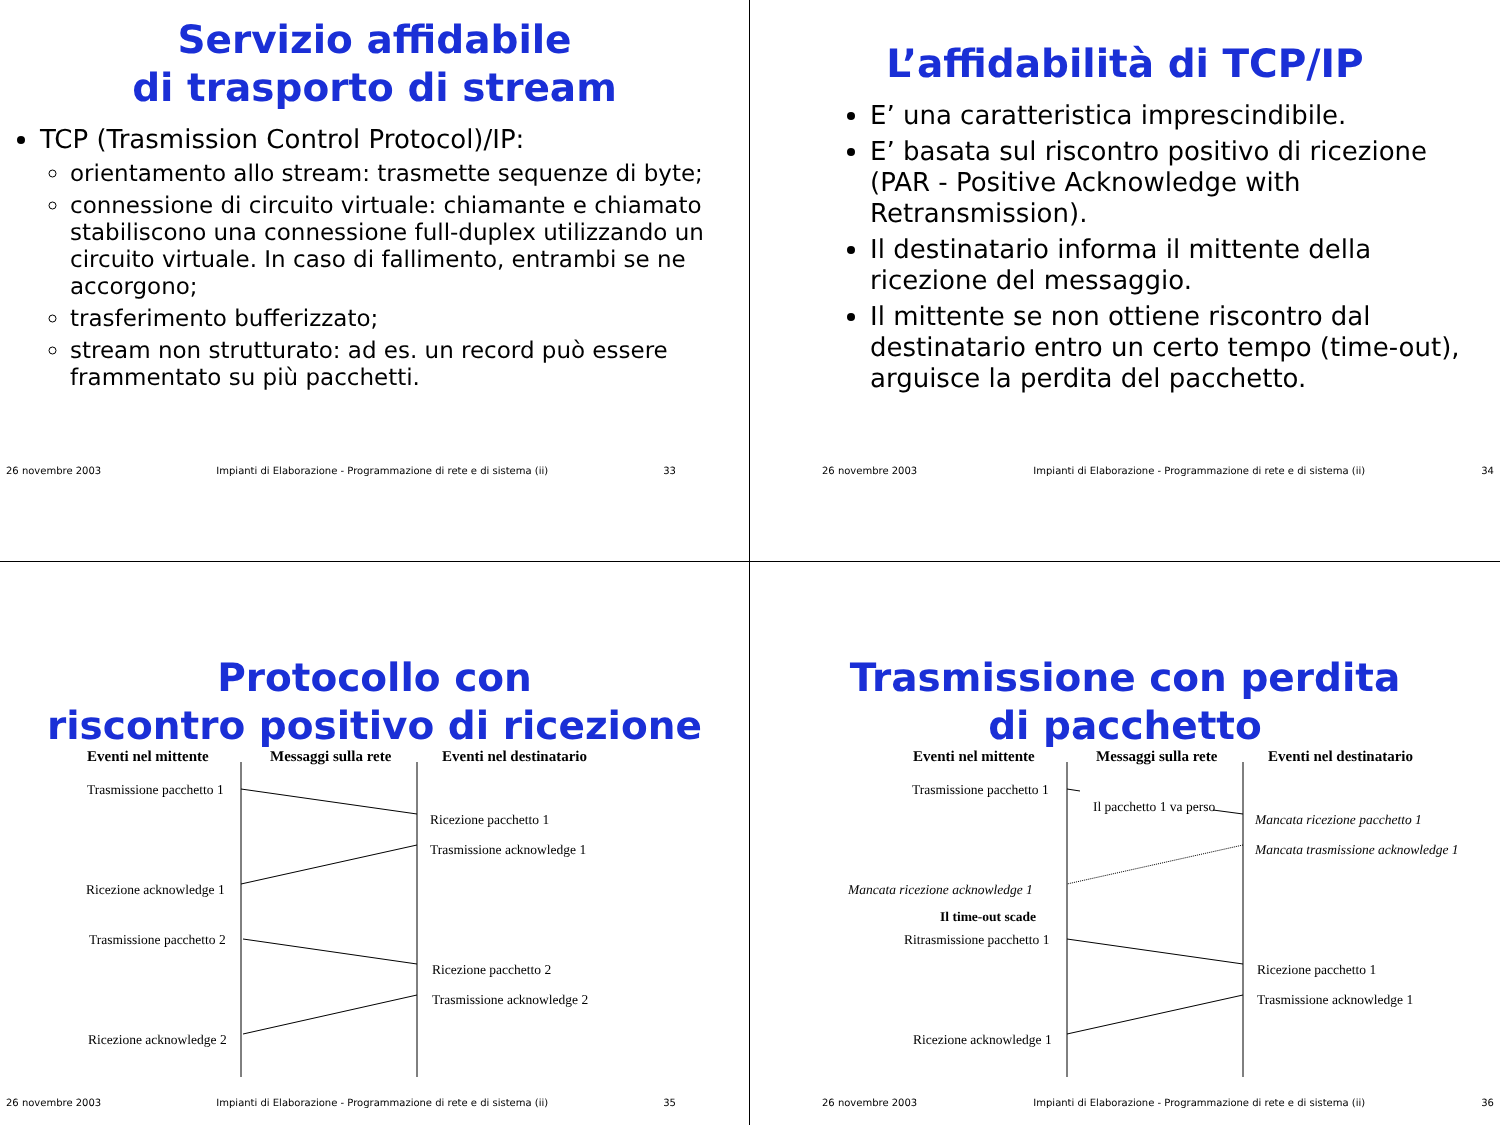Servizio affidabile
di trasporto di stream
TCP (Trasmission Control Protocol)/IP:
orientamento allo stream: trasmette sequenze di byte;
connessione di circuito virtuale: chiamante e chiamato stabiliscono una connessione full-duplex utilizzando un circuito virtuale. In caso di fallimento, entrambi se ne accorgono;
trasferimento bufferizzato;
stream non strutturato: ad es. un record può essere frammentato su più pacchetti.
26 novembre 2003 Impianti di Elaborazione - Programmazione di rete e di sistema (ii) 33
L’affidabilità di TCP/IP
E’ una caratteristica imprescindibile.
E’ basata sul riscontro positivo di ricezione (PAR - Positive Acknowledge with Retransmission).
Il destinatario informa il mittente della ricezione del messaggio.
Il mittente se non ottiene riscontro dal destinatario entro un certo tempo (time-out), arguisce la perdita del pacchetto.
26 novembre 2003 Impianti di Elaborazione - Programmazione di rete e di sistema (ii) 34
Protocollo con
riscontro positivo di ricezione
Eventi nel mittente Messaggi sulla rete Eventi nel destinatario
Trasmissione pacchetto 1
Ricezione pacchetto 1
Trasmissione acknowledge 1
Ricezione acknowledge 1
Trasmissione pacchetto 2
Ricezione pacchetto 2
Trasmissione acknowledge 2
Ricezione acknowledge 2
26 novembre 2003 Impianti di Elaborazione - Programmazione di rete e di sistema (ii) 35
Trasmissione con perdita
di pacchetto
Eventi nel mittente Messaggi sulla rete Eventi nel destinatario
Trasmissione pacchetto 1
Il pacchetto 1 va perso
Mancata ricezione pacchetto 1
Mancata trasmissione acknowledge 1
Mancata ricezione acknowledge 1
Il time-out scade
Ritrasmissione pacchetto 1
Ricezione pacchetto 1
Trasmissione acknowledge 1
Ricezione acknowledge 1
26 novembre 2003 Impianti di Elaborazione - Programmazione di rete e di sistema (ii) 36